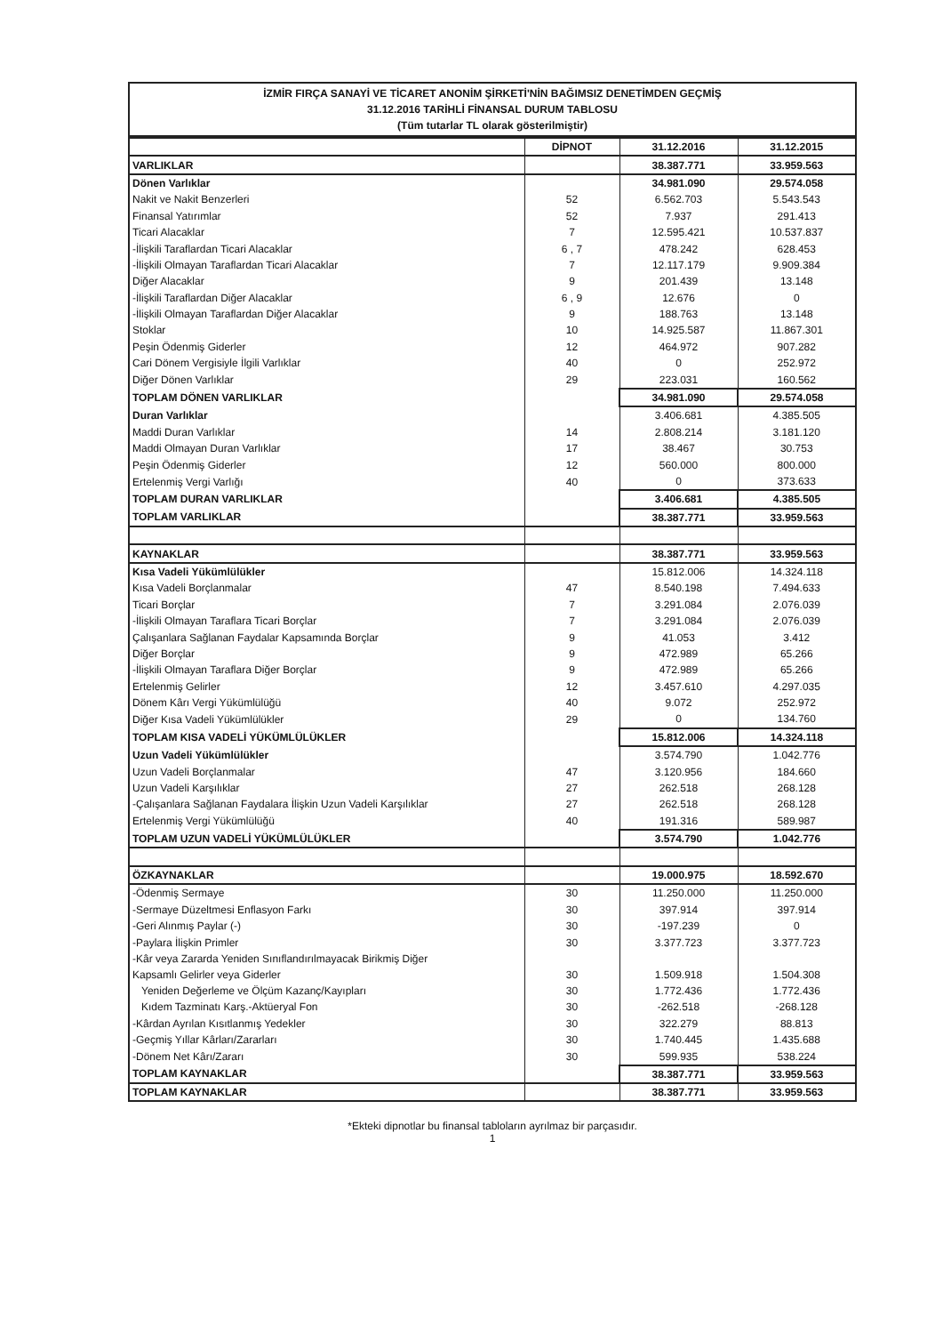İZMİR FIRÇA SANAYİ VE TİCARET ANONİM ŞİRKETİ'NİN BAĞIMSIZ DENETİMDEN GEÇMİŞ
31.12.2016 TARİHLİ FİNANSAL DURUM TABLOSU
(Tüm tutarlar TL olarak gösterilmiştir)
| | DİPNOT | 31.12.2016 | 31.12.2015 |
| VARLIKLAR | | 38.387.771 | 33.959.563 |
| Dönen Varlıklar | | 34.981.090 | 29.574.058 |
| Nakit ve Nakit Benzerleri | 52 | 6.562.703 | 5.543.543 |
| Finansal Yatırımlar | 52 | 7.937 | 291.413 |
| Ticari Alacaklar | 7 | 12.595.421 | 10.537.837 |
| -İlişkili Taraflardan Ticari Alacaklar | 6 , 7 | 478.242 | 628.453 |
| -İlişkili Olmayan Taraflardan Ticari Alacaklar | 7 | 12.117.179 | 9.909.384 |
| Diğer Alacaklar | 9 | 201.439 | 13.148 |
| -İlişkili Taraflardan Diğer Alacaklar | 6 , 9 | 12.676 | 0 |
| -İlişkili Olmayan Taraflardan Diğer Alacaklar | 9 | 188.763 | 13.148 |
| Stoklar | 10 | 14.925.587 | 11.867.301 |
| Peşin Ödenmiş Giderler | 12 | 464.972 | 907.282 |
| Cari Dönem Vergisiyle İlgili Varlıklar | 40 | 0 | 252.972 |
| Diğer Dönen Varlıklar | 29 | 223.031 | 160.562 |
| TOPLAM DÖNEN VARLIKLAR | | 34.981.090 | 29.574.058 |
| Duran Varlıklar | | 3.406.681 | 4.385.505 |
| Maddi Duran Varlıklar | 14 | 2.808.214 | 3.181.120 |
| Maddi Olmayan Duran Varlıklar | 17 | 38.467 | 30.753 |
| Peşin Ödenmiş Giderler | 12 | 560.000 | 800.000 |
| Ertelenmiş Vergi Varlığı | 40 | 0 | 373.633 |
| TOPLAM DURAN VARLIKLAR | | 3.406.681 | 4.385.505 |
| TOPLAM VARLIKLAR | | 38.387.771 | 33.959.563 |
| KAYNAKLAR | | 38.387.771 | 33.959.563 |
| Kısa Vadeli Yükümlülükler | | 15.812.006 | 14.324.118 |
| Kısa Vadeli Borçlanmalar | 47 | 8.540.198 | 7.494.633 |
| Ticari Borçlar | 7 | 3.291.084 | 2.076.039 |
| -İlişkili Olmayan Taraflara Ticari Borçlar | 7 | 3.291.084 | 2.076.039 |
| Çalışanlara Sağlanan Faydalar Kapsamında Borçlar | 9 | 41.053 | 3.412 |
| Diğer Borçlar | 9 | 472.989 | 65.266 |
| -İlişkili Olmayan Taraflara Diğer Borçlar | 9 | 472.989 | 65.266 |
| Ertelenmiş Gelirler | 12 | 3.457.610 | 4.297.035 |
| Dönem Kârı Vergi Yükümlülüğü | 40 | 9.072 | 252.972 |
| Diğer Kısa Vadeli Yükümlülükler | 29 | 0 | 134.760 |
| TOPLAM KISA VADELİ YÜKÜMLÜLÜKLER | | 15.812.006 | 14.324.118 |
| Uzun Vadeli Yükümlülükler | | 3.574.790 | 1.042.776 |
| Uzun Vadeli Borçlanmalar | 47 | 3.120.956 | 184.660 |
| Uzun Vadeli Karşılıklar | 27 | 262.518 | 268.128 |
| -Çalışanlara Sağlanan Faydalara İlişkin Uzun Vadeli Karşılıklar | 27 | 262.518 | 268.128 |
| Ertelenmiş Vergi Yükümlülüğü | 40 | 191.316 | 589.987 |
| TOPLAM UZUN VADELİ YÜKÜMLÜLÜKLER | | 3.574.790 | 1.042.776 |
| ÖZKAYNAKLAR | | 19.000.975 | 18.592.670 |
| -Ödenmiş Sermaye | 30 | 11.250.000 | 11.250.000 |
| -Sermaye Düzeltmesi Enflasyon Farkı | 30 | 397.914 | 397.914 |
| -Geri Alınmış Paylar (-) | 30 | -197.239 | 0 |
| -Paylara İlişkin Primler | 30 | 3.377.723 | 3.377.723 |
| -Kâr veya Zararda Yeniden Sınıflandırılmayacak Birikmiş Diğer Kapsamlı Gelirler veya Giderler | 30 | 1.509.918 | 1.504.308 |
| Yeniden Değerleme ve Ölçüm Kazanç/Kayıpları | 30 | 1.772.436 | 1.772.436 |
| Kıdem Tazminatı Karş.-Aktüeryal Fon | 30 | -262.518 | -268.128 |
| -Kârdan Ayrılan Kısıtlanmış Yedekler | 30 | 322.279 | 88.813 |
| -Geçmiş Yıllar Kârları/Zararları | 30 | 1.740.445 | 1.435.688 |
| -Dönem Net Kârı/Zararı | 30 | 599.935 | 538.224 |
| TOPLAM KAYNAKLAR | | 38.387.771 | 33.959.563 |
| TOPLAM KAYNAKLAR | | 38.387.771 | 33.959.563 |
*Ekteki dipnotlar bu finansal tabloların ayrılmaz bir parçasıdır.
1